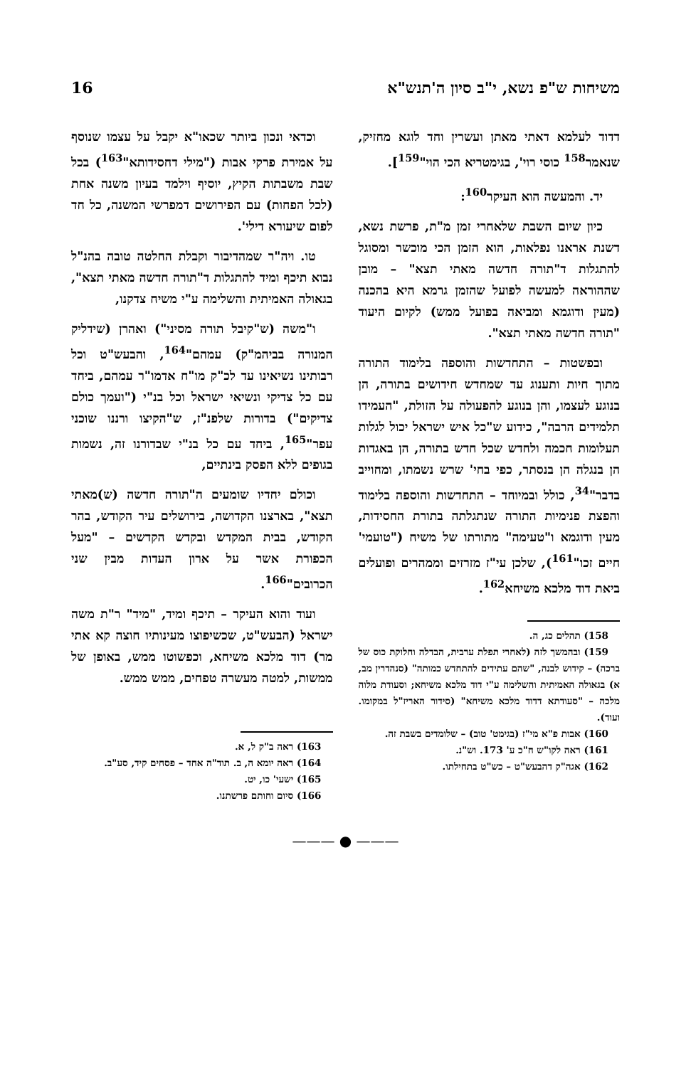משיחות ש"פ נשא, י"ב סיון ה'תנש"א 16
דדוד לעלמא דאתי מאתן ועשרין וחד לוגא מחזיק, שנאמר<sup>158</sup> כוסי רוי', בגימטריא הכי הוי"<sup>159</sup>].
יד. והמעשה הוא העיקר<sup>160</sup>:
כיון שיום השבת שלאחרי זמן מ"ת, פרשת נשא, דשנת אראנו נפלאות, הוא הזמן הכי מוכשר ומסוגל להתגלות ד"תורה חדשה מאתי תצא" – מובן שההוראה למעשה לפועל שהזמן גרמא היא בהכנה (מעין ודוגמא ומביאה בפועל ממש) לקיום היעוד "תורה חדשה מאתי תצא".
ובפשטות – התחדשות והוספה בלימוד התורה מתוך חיות ותענוג עד שמחדש חידושים בתורה, הן בנוגע לעצמו, והן בנוגע להפעולה על הזולת, "העמידו תלמידים הרבה", כידוע ש"כל איש ישראל יכול לגלות תעלומות חכמה ולחדש שכל חדש בתורה, הן באגדות הן בנגלה הן בנסתר, כפי בחי' שרש נשמתו, ומחוייב בדבר"<sup>34</sup>, כולל ובמיוחד – התחדשות והוספה בלימוד והפצת פנימיות התורה שנתגלתה בתורת החסידות, מעין ודוגמא ו"טעימה" מתורתו של משיח ("טועמי' חיים זכו"<sup>161</sup>), שלכן עי"ז מזרזים וממהרים ופועלים ביאת דוד מלכא משיחא<sup>162</sup>.
158) תהלים כג, ה.
159) ובהמשך לזה (לאחרי תפלת ערבית, הבדלה וחלוקת כוס של ברכה) – קידוש לבנה, "שהם עתידים להתחדש כמותה" (סנהדרין מב, א) בגאולה האמיתית והשלימה ע"י דוד מלכא משיחא; וסעודת מלוה מלכה – "סעודתא דדוד מלכא משיחא" (סידור האריז"ל במקומו. ועוד).
160) אבות פ"א מי"ז (בגימט' טוב) – שלומדים בשבת זה.
161) ראה לקו"ש ח"כ ע' 173. וש"נ.
162) אגה"ק דהבעש"ט – כש"ט בתחילתו.
וכדאי ונכון ביותר שכאו"א יקבל על עצמו שנוסף על אמירת פרקי אבות ("מילי דחסידותא"<sup>163</sup>) בכל שבת משבתות הקיץ, יוסיף וילמד בעיון משנה אחת (לכל הפחות) עם הפירושים דמפרשי המשנה, כל חד לפום שיעורא דילי'.
טו. ויה"ר שמהדיבור וקבלת החלטה טובה בהנ"ל נבוא תיכף ומיד להתגלות ד"תורה חדשה מאתי תצא", בגאולה האמיתית והשלימה ע"י משיח צדקנו,
ו"משה (ש"קיבל תורה מסיני") ואהרן (שידליק המנורה בביהמ"ק) עמהם"<sup>164</sup>, והבעש"ט וכל רבותינו נשיאינו עד לכ"ק מו"ח אדמו"ר עמהם, ביחד עם כל צדיקי ונשיאי ישראל וכל בנ"י ("ועמך כולם צדיקים") בדורות שלפנ"ז, ש"הקיצו ורננו שוכני עפר"<sup>165</sup>, ביחד עם כל בנ"י שבדורנו זה, נשמות בגופים ללא הפסק בינתיים,
וכולם יחדיו שומעים ה"תורה חדשה (ש)מאתי תצא", בארצנו הקדושה, בירושלים עיר הקודש, בהר הקודש, בבית המקדש ובקדש הקדשים – "מעל הכפורת אשר על ארון העדות מבין שני הכרובים"<sup>166</sup>.
ועוד והוא העיקר – תיכף ומיד, "מיד" ר"ת משה ישראל (הבעש"ט, שכשיפוצו מעינותיו חוצה קא אתי מר) דוד מלכא משיחא, וכפשוטו ממש, באופן של ממשות, למטה מעשרה טפחים, ממש ממש.
163) ראה ב"ק ל, א.
164) ראה יומא ה, ב. תוד"ה אחד – פסחים קיד, סע"ב.
165) ישעי' כו, יט.
166) סיום וחותם פרשתנו.
——— ● ———